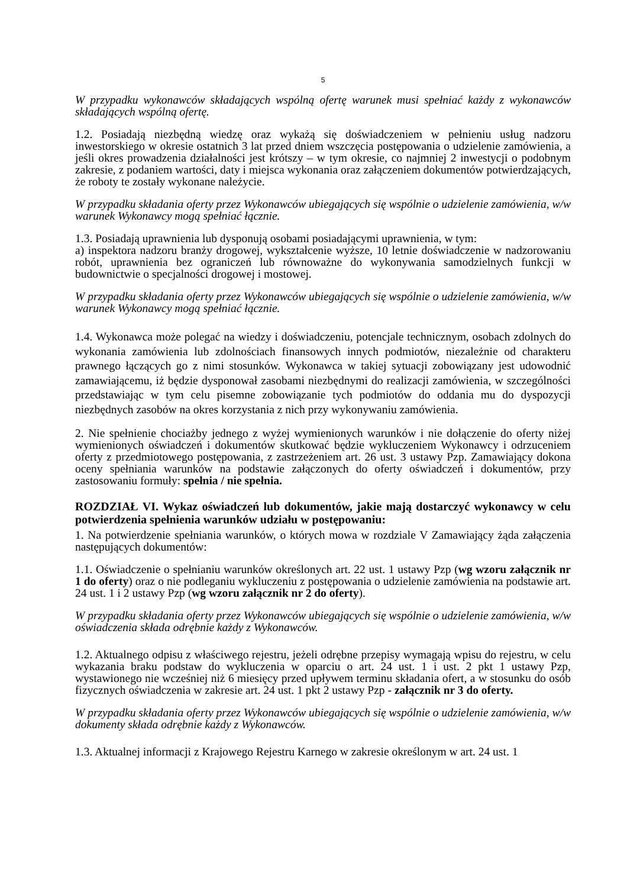5
W przypadku wykonawców składających wspólną ofertę warunek musi spełniać każdy z wykonawców składających wspólną ofertę.
1.2. Posiadają niezbędną wiedzę oraz wykażą się doświadczeniem w pełnieniu usług nadzoru inwestorskiego w okresie ostatnich 3 lat przed dniem wszczęcia postępowania o udzielenie zamówienia, a jeśli okres prowadzenia działalności jest krótszy – w tym okresie, co najmniej 2 inwestycji o podobnym zakresie, z podaniem wartości, daty i miejsca wykonania oraz załączeniem dokumentów potwierdzających, że roboty te zostały wykonane należycie.
W przypadku składania oferty przez Wykonawców ubiegających się wspólnie o udzielenie zamówienia, w/w warunek Wykonawcy mogą spełniać łącznie.
1.3. Posiadają uprawnienia lub dysponują osobami posiadającymi uprawnienia, w tym:
a) inspektora nadzoru branży drogowej, wykształcenie wyższe, 10 letnie doświadczenie w nadzorowaniu robót, uprawnienia bez ograniczeń lub równoważne do wykonywania samodzielnych funkcji w budownictwie o specjalności drogowej i mostowej.
W przypadku składania oferty przez Wykonawców ubiegających się wspólnie o udzielenie zamówienia, w/w warunek Wykonawcy mogą spełniać łącznie.
1.4. Wykonawca może polegać na wiedzy i doświadczeniu, potencjale technicznym, osobach zdolnych do wykonania zamówienia lub zdolnościach finansowych innych podmiotów, niezależnie od charakteru prawnego łączących go z nimi stosunków. Wykonawca w takiej sytuacji zobowiązany jest udowodnić zamawiającemu, iż będzie dysponował zasobami niezbędnymi do realizacji zamówienia, w szczególności przedstawiając w tym celu pisemne zobowiązanie tych podmiotów do oddania mu do dyspozycji niezbędnych zasobów na okres korzystania z nich przy wykonywaniu zamówienia.
2. Nie spełnienie chociażby jednego z wyżej wymienionych warunków i nie dołączenie do oferty niżej wymienionych oświadczeń i dokumentów skutkować będzie wykluczeniem Wykonawcy i odrzuceniem oferty z przedmiotowego postępowania, z zastrzeżeniem art. 26 ust. 3 ustawy Pzp. Zamawiający dokona oceny spełniania warunków na podstawie załączonych do oferty oświadczeń i dokumentów, przy zastosowaniu formuły: spełnia / nie spełnia.
ROZDZIAŁ VI. Wykaz oświadczeń lub dokumentów, jakie mają dostarczyć wykonawcy w celu potwierdzenia spełnienia warunków udziału w postępowaniu:
1. Na potwierdzenie spełniania warunków, o których mowa w rozdziale V Zamawiający żąda załączenia następujących dokumentów:
1.1. Oświadczenie o spełnianiu warunków określonych art. 22 ust. 1 ustawy Pzp (wg wzoru załącznik nr 1 do oferty) oraz o nie podleganiu wykluczeniu z postępowania o udzielenie zamówienia na podstawie art. 24 ust. 1 i 2 ustawy Pzp (wg wzoru załącznik nr 2 do oferty).
W przypadku składania oferty przez Wykonawców ubiegających się wspólnie o udzielenie zamówienia, w/w oświadczenia składa odrębnie każdy z Wykonawców.
1.2. Aktualnego odpisu z właściwego rejestru, jeżeli odrębne przepisy wymagają wpisu do rejestru, w celu wykazania braku podstaw do wykluczenia w oparciu o art. 24 ust. 1 i ust. 2 pkt 1 ustawy Pzp, wystawionego nie wcześniej niż 6 miesięcy przed upływem terminu składania ofert, a w stosunku do osób fizycznych oświadczenia w zakresie art. 24 ust. 1 pkt 2 ustawy Pzp - załącznik nr 3 do oferty.
W przypadku składania oferty przez Wykonawców ubiegających się wspólnie o udzielenie zamówienia, w/w dokumenty składa odrębnie każdy z Wykonawców.
1.3. Aktualnej informacji z Krajowego Rejestru Karnego w zakresie określonym w art. 24 ust. 1